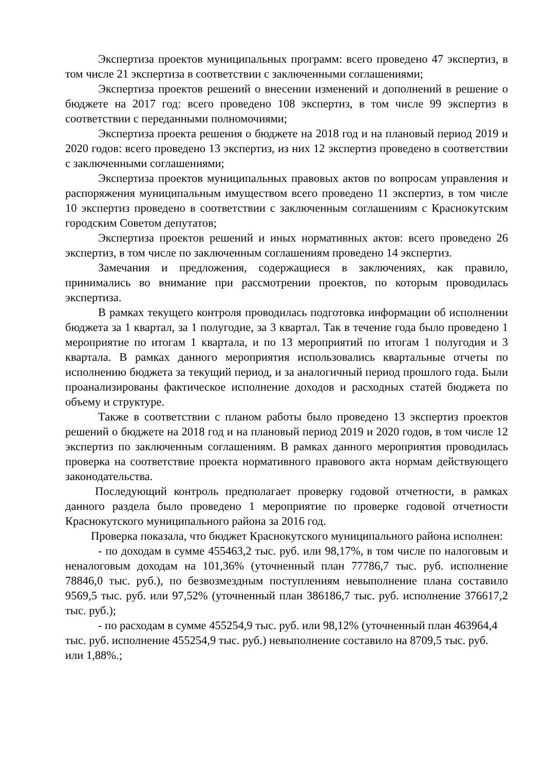Экспертиза проектов муниципальных программ: всего проведено 47 экспертиз, в том числе 21 экспертиза в соответствии с заключенными соглашениями;
Экспертиза проектов решений о внесении изменений и дополнений в решение о бюджете на 2017 год: всего проведено 108 экспертиз, в том числе 99 экспертиз в соответствии с переданными полномочиями;
Экспертиза проекта решения о бюджете на 2018 год и на плановый период 2019 и 2020 годов: всего проведено 13 экспертиз, из них 12 экспертиз проведено в соответствии с заключенными соглашениями;
Экспертиза проектов муниципальных правовых актов по вопросам управления и распоряжения муниципальным имуществом всего проведено 11 экспертиз, в том числе 10 экспертиз проведено в соответствии с заключенным соглашениям с Краснокутским городским Советом депутатов;
Экспертиза проектов решений и иных нормативных актов: всего проведено 26 экспертиз, в том числе по заключенным соглашениям проведено 14 экспертиз.
Замечания и предложения, содержащиеся в заключениях, как правило, принимались во внимание при рассмотрении проектов, по которым проводилась экспертиза.
В рамках текущего контроля проводилась подготовка информации об исполнении бюджета за 1 квартал, за 1 полугодие, за 3 квартал. Так в течение года было проведено 1 мероприятие по итогам 1 квартала, и по 13 мероприятий по итогам 1 полугодия и 3 квартала. В рамках данного мероприятия использовались квартальные отчеты по исполнению бюджета за текущий период, и за аналогичный период прошлого года. Были проанализированы фактическое исполнение доходов и расходных статей бюджета по объему и структуре.
Также в соответствии с планом работы было проведено 13 экспертиз проектов решений о бюджете на 2018 год и на плановый период 2019 и 2020 годов, в том числе 12 экспертиз по заключенным соглашениям. В рамках данного мероприятия проводилась проверка на соответствие проекта нормативного правового акта нормам действующего законодательства.
Последующий контроль предполагает проверку годовой отчетности, в рамках данного раздела было проведено 1 мероприятие по проверке годовой отчетности Краснокутского муниципального района за 2016 год.
Проверка показала, что бюджет Краснокутского муниципального района исполнен:
- по доходам в сумме 455463,2 тыс. руб. или 98,17%, в том числе по налоговым и неналоговым доходам на 101,36% (уточненный план 77786,7 тыс. руб. исполнение 78846,0 тыс. руб.), по безвозмездным поступлениям невыполнение плана составило 9569,5 тыс. руб. или 97,52% (уточненный план 386186,7 тыс. руб. исполнение 376617,2 тыс. руб.);
- по расходам в сумме 455254,9 тыс. руб. или 98,12% (уточненный план 463964,4 тыс. руб. исполнение 455254,9 тыс. руб.) невыполнение составило на 8709,5 тыс. руб. или 1,88%.;